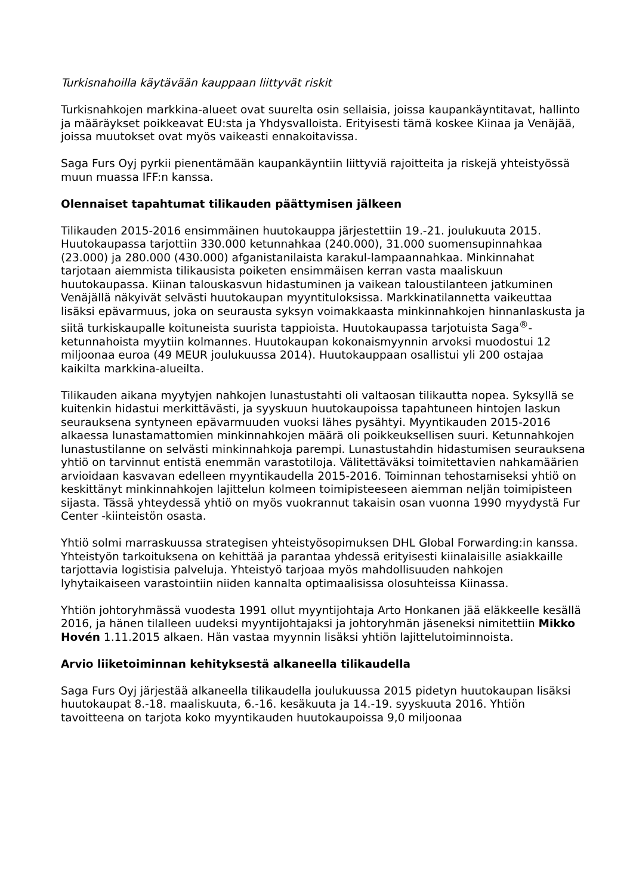Turkisnahoilla käytävään kauppaan liittyvät riskit
Turkisnahkojen markkina-alueet ovat suurelta osin sellaisia, joissa kaupankäyntitavat, hallinto ja määräykset poikkeavat EU:sta ja Yhdysvalloista. Erityisesti tämä koskee Kiinaa ja Venäjää, joissa muutokset ovat myös vaikeasti ennakoitavissa.
Saga Furs Oyj pyrkii pienentämään kaupankäyntiin liittyviä rajoitteita ja riskejä yhteistyössä muun muassa IFF:n kanssa.
Olennaiset tapahtumat tilikauden päättymisen jälkeen
Tilikauden 2015-2016 ensimmäinen huutokauppa järjestettiin 19.-21. joulukuuta 2015. Huutokaupassa tarjottiin 330.000 ketunnahkaa (240.000), 31.000 suomensupinnahkaa (23.000) ja 280.000 (430.000) afganistanilaista karakul-lampaannahkaa. Minkinnahat tarjotaan aiemmista tilikausista poiketen ensimmäisen kerran vasta maaliskuun huutokaupassa. Kiinan talouskasvun hidastuminen ja vaikean taloustilanteen jatkuminen Venäjällä näkyivät selvästi huutokaupan myyntituloksissa. Markkinatilannetta vaikeuttaa lisäksi epävarmuus, joka on seurausta syksyn voimakkaasta minkinnahkojen hinnanlaskusta ja siitä turkiskaupalle koituneista suurista tappioista. Huutokaupassa tarjotuista Saga<sup>®</sup>-ketunnahoista myytiin kolmannes. Huutokaupan kokonaismyynnin arvoksi muodostui 12 miljoonaa euroa (49 MEUR joulukuussa 2014). Huutokauppaan osallistui yli 200 ostajaa kaikilta markkina-alueilta.
Tilikauden aikana myytyjen nahkojen lunastustahti oli valtaosan tilikautta nopea. Syksyllä se kuitenkin hidastui merkittävästi, ja syyskuun huutokaupoissa tapahtuneen hintojen laskun seurauksena syntyneen epävarmuuden vuoksi lähes pysähtyi. Myyntikauden 2015-2016 alkaessa lunastamattomien minkinnahkojen määrä oli poikkeuksellisen suuri. Ketunnahkojen lunastustilanne on selvästi minkinnahkoja parempi. Lunastustahdin hidastumisen seurauksena yhtiö on tarvinnut entistä enemmän varastotiloja. Välitettäväksi toimitettavien nahkamäärien arvioidaan kasvavan edelleen myyntikaudella 2015-2016. Toiminnan tehostamiseksi yhtiö on keskittänyt minkinnahkojen lajittelun kolmeen toimipisteeseen aiemman neljän toimipisteen sijasta. Tässä yhteydessä yhtiö on myös vuokrannut takaisin osan vuonna 1990 myydystä Fur Center -kiinteistön osasta.
Yhtiö solmi marraskuussa strategisen yhteistyösopimuksen DHL Global Forwarding:in kanssa. Yhteistyön tarkoituksena on kehittää ja parantaa yhdessä erityisesti kiinalaisille asiakkaille tarjottavia logistisia palveluja. Yhteistyö tarjoaa myös mahdollisuuden nahkojen lyhytaikaiseen varastointiin niiden kannalta optimaalisissa olosuhteissa Kiinassa.
Yhtiön johtoryhmässä vuodesta 1991 ollut myyntijohtaja Arto Honkanen jää eläkkeelle kesällä 2016, ja hänen tilalleen uudeksi myyntijohtajaksi ja johtoryhmän jäseneksi nimitettiin Mikko Hovén 1.11.2015 alkaen. Hän vastaa myynnin lisäksi yhtiön lajittelutoiminnoista.
Arvio liiketoiminnan kehityksestä alkaneella tilikaudella
Saga Furs Oyj järjestää alkaneella tilikaudella joulukuussa 2015 pidetyn huutokaupan lisäksi huutokaupat 8.-18. maaliskuuta, 6.-16. kesäkuuta ja 14.-19. syyskuuta 2016. Yhtiön tavoitteena on tarjota koko myyntikauden huutokaupoissa 9,0 miljoonaa